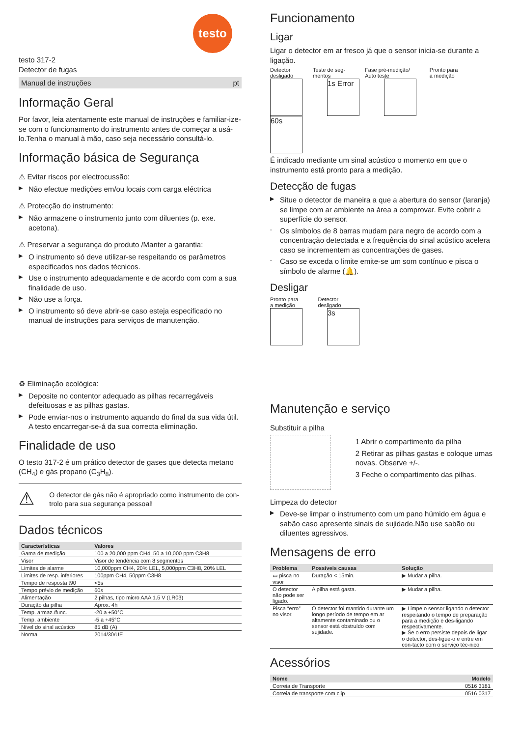testo
testo 317-2
Detector de fugas
Manual de instruções pt
Informação Geral
Por favor, leia atentamente este manual de instruções e familiar-ize-se com o funcionamento do instrumento antes de começar a usá-lo.Tenha o manual à mão, caso seja necessário consultá-lo.
Informação básica de Segurança
⚠ Evitar riscos por electrocussão:
▶ Não efectue medições em/ou locais com carga eléctrica
⚠ Protecção do instrumento:
▶ Não armazene o instrumento junto com diluentes (p. exe. acetona).
⚠ Preservar a segurança do produto /Manter a garantia:
▶ O instrumento só deve utilizar-se respeitando os parâmetros especificados nos dados técnicos.
▶ Use o instrumento adequadamente e de acordo com com a sua finalidade de uso.
▶ Não use a força.
▶ O instrumento só deve abrir-se caso esteja especificado no manual de instruções para serviços de manutenção.
♻ Eliminação ecológica:
▶ Deposite no contentor adequado as pilhas recarregáveis defeituosas e as pilhas gastas.
▶ Pode enviar-nos o instrumento aquando do final da sua vida útil. A testo encarregar-se-á da sua correcta eliminação.
Finalidade de uso
O testo 317-2 é um prático detector de gases que detecta metano (CH<sub>4</sub>) e gás propano (C<sub>3</sub>H<sub>8</sub>).
⚠
O detector de gás não é apropriado como instrumento de con-trolo para sua segurança pessoal!
Dados técnicos
| Características | Valores |
| --- | --- |
| Gama de medição | 100 a 20,000 ppm CH4, 50 a 10,000 ppm C3H8 |
| Visor | Visor de tendência com 8 segmentos |
| Limites de alarme | 10,000ppm CH4, 20% LEL, 5,000ppm C3H8, 20% LEL |
| Limites de resp. inferiores | 100ppm CH4, 50ppm C3H8 |
| Tempo de resposta t90 | <5s |
| Tempo prévio de medição | 60s |
| Alimentação | 2 pilhas, tipo micro AAA 1.5 V (LR03) |
| Duração da pilha | Aprox. 4h |
| Temp. armaz./func. | -20 a +50°C |
| Temp. ambiente | -5 a +45°C |
| Nível do sinal acústico | 85 dB (A) |
| Norma | 2014/30/UE |
Funcionamento
Ligar
Ligar o detector em ar fresco já que o sensor inicia-se durante a ligação.
Detector
desligado Teste de seg-
mentos Fase pré-medição/
Auto teste Pronto para
a medição
1s Error 60s
É indicado mediante um sinal acústico o momento em que o instrumento está pronto para a medição.
Detecção de fugas
▶ Situe o detector de maneira a que a abertura do sensor (laranja) se limpe com ar ambiente na área a comprovar. Evite cobrir a superfície do sensor.
- Os símbolos de 8 barras mudam para negro de acordo com a concentração detectada e a frequência do sinal acústico acelera caso se incrementem as concentrações de gases.
- Caso se exceda o limite emite-se um som contínuo e pisca o símbolo de alarme (🔔).
Desligar
Pronto para
a medição Detector
desligado
3s
Manutenção e serviço
Substituir a pilha
1 Abrir o compartimento da pilha
2 Retirar as pilhas gastas e coloque umas novas. Observe +/-.
3 Feche o compartimento das pilhas.
Limpeza do detector
▶ Deve-se limpar o instrumento com um pano húmido em água e sabão caso apresente sinais de sujidade.Não use sabão ou diluentes agressivos.
Mensagens de erro
| Problema | Possíveis causas | Solução |
| --- | --- | --- |
| ▭ pisca no visor | Duração < 15min. | ▶ Mudar a pilha. |
| O detector não pode ser ligado. | A pilha está gasta. | ▶ Mudar a pilha. |
| Pisca “erro” no visor. | O detector foi mantido durante um longo período de tempo em ar altamente contaminado ou o sensor está obstruído com sujidade. | ▶ Limpe o sensor ligando o detector respeitando o tempo de preparação para a medição e des-ligando respectivamente. ▶ Se o erro persiste depois de ligar o detector, des-ligue-o e entre em con-tacto com o serviço téc-nico. |
Acessórios
| Nome | Modelo |
| --- | --- |
| Correia de Transporte | 0516 3181 |
| Correia de transporte com clip | 0516 0317 |